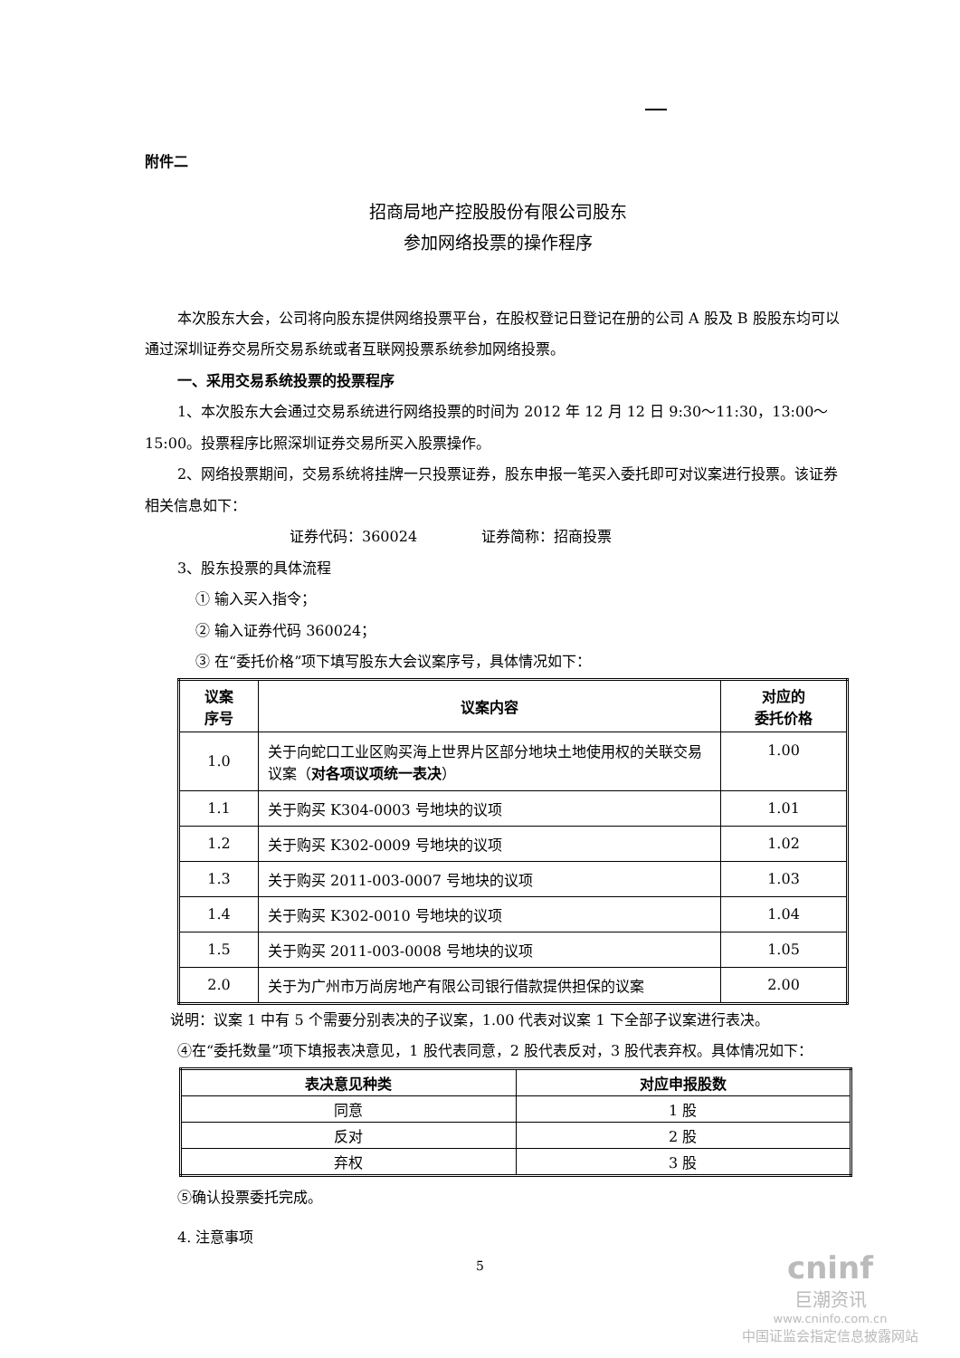附件二
招商局地产控股股份有限公司股东
参加网络投票的操作程序
本次股东大会，公司将向股东提供网络投票平台，在股权登记日登记在册的公司 A 股及 B 股股东均可以通过深圳证券交易所交易系统或者互联网投票系统参加网络投票。
一、采用交易系统投票的投票程序
1、本次股东大会通过交易系统进行网络投票的时间为 2012 年 12 月 12 日 9:30～11:30，13:00～15:00。投票程序比照深圳证券交易所买入股票操作。
2、网络投票期间，交易系统将挂牌一只投票证券，股东申报一笔买入委托即可对议案进行投票。该证券相关信息如下：
证券代码：360024 证券简称：招商投票
3、股东投票的具体流程
① 输入买入指令；
② 输入证券代码 360024；
③ 在“委托价格”项下填写股东大会议案序号，具体情况如下：
| 议案 序号 | 议案内容 | 对应的 委托价格 |
| 1.0 | 关于向蛇口工业区购买海上世界片区部分地块土地使用权的关联交易议案（ 对各项议项统一表决 ） | 1.00 |
| 1.1 | 关于购买 K304-0003 号地块的议项 | 1.01 |
| 1.2 | 关于购买 K302-0009 号地块的议项 | 1.02 |
| 1.3 | 关于购买 2011-003-0007 号地块的议项 | 1.03 |
| 1.4 | 关于购买 K302-0010 号地块的议项 | 1.04 |
| 1.5 | 关于购买 2011-003-0008 号地块的议项 | 1.05 |
| 2.0 | 关于为广州市万尚房地产有限公司银行借款提供担保的议案 | 2.00 |
说明：议案 1 中有 5 个需要分别表决的子议案，1.00 代表对议案 1 下全部子议案进行表决。
④在“委托数量”项下填报表决意见，1 股代表同意，2 股代表反对，3 股代表弃权。具体情况如下：
| 表决意见种类 | 对应申报股数 |
| --- | --- |
| 同意 | 1 股 |
| 反对 | 2 股 |
| 弃权 | 3 股 |
⑤确认投票委托完成。
4. 注意事项
5
cninf
巨潮资讯
www.cninfo.com.cn
中国证监会指定信息披露网站